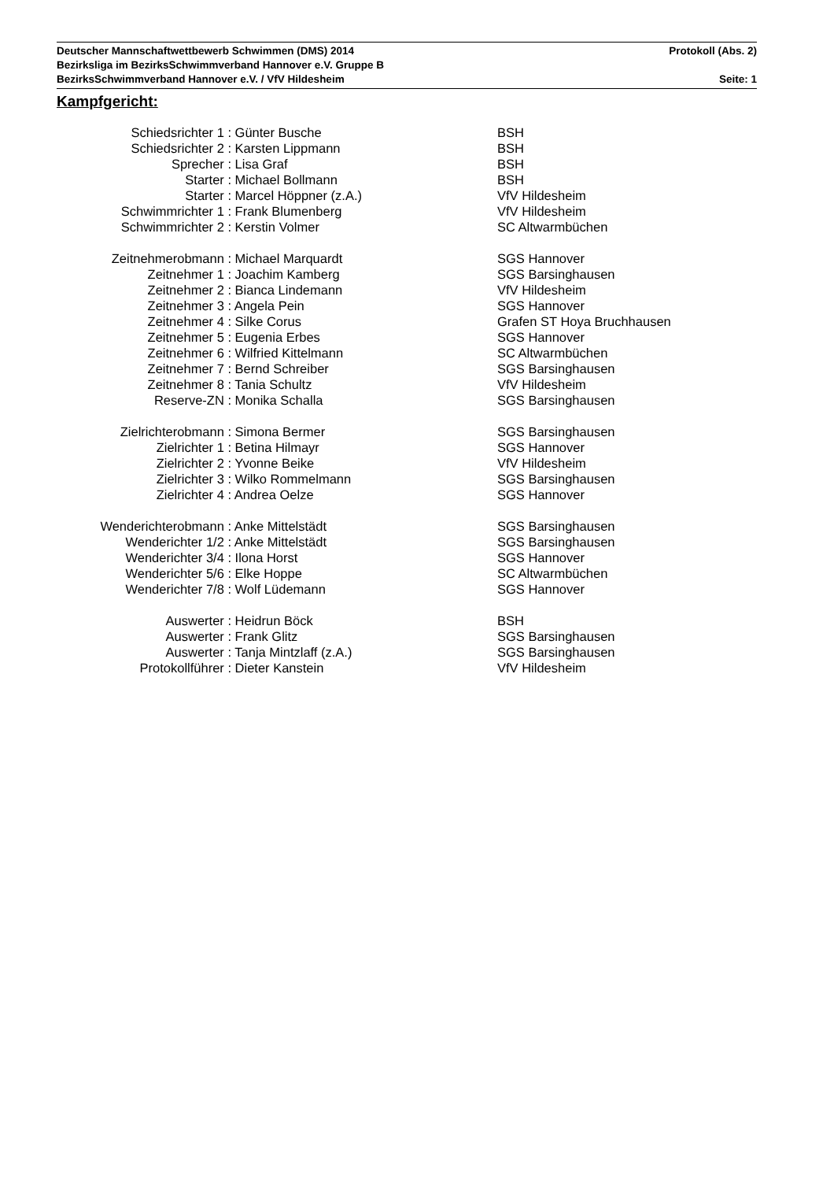Deutscher Mannschaftwettbewerb Schwimmen (DMS) 2014 Protokoll (Abs. 2)
Bezirksliga im BezirksSchwimmverband Hannover e.V. Gruppe B
BezirksSchwimmverband Hannover e.V. / VfV Hildesheim Seite: 1
Kampfgericht:
| Schiedsrichter 1 : | Günter Busche | BSH |
| Schiedsrichter 2 : | Karsten Lippmann | BSH |
| Sprecher : | Lisa Graf | BSH |
| Starter : | Michael Bollmann | BSH |
| Starter : | Marcel Höppner (z.A.) | VfV Hildesheim |
| Schwimmrichter 1 : | Frank Blumenberg | VfV Hildesheim |
| Schwimmrichter 2 : | Kerstin Volmer | SC Altwarmbüchen |
| Zeitnehmerobmann : | Michael Marquardt | SGS Hannover |
| Zeitnehmer 1 : | Joachim Kamberg | SGS Barsinghausen |
| Zeitnehmer 2 : | Bianca Lindemann | VfV Hildesheim |
| Zeitnehmer 3 : | Angela Pein | SGS Hannover |
| Zeitnehmer 4 : | Silke Corus | Grafen ST Hoya Bruchhausen |
| Zeitnehmer 5 : | Eugenia Erbes | SGS Hannover |
| Zeitnehmer 6 : | Wilfried Kittelmann | SC Altwarmbüchen |
| Zeitnehmer 7 : | Bernd Schreiber | SGS Barsinghausen |
| Zeitnehmer 8 : | Tania Schultz | VfV Hildesheim |
| Reserve-ZN : | Monika Schalla | SGS Barsinghausen |
| Zielrichterobmann : | Simona Bermer | SGS Barsinghausen |
| Zielrichter 1 : | Betina Hilmayr | SGS Hannover |
| Zielrichter 2 : | Yvonne Beike | VfV Hildesheim |
| Zielrichter 3 : | Wilko Rommelmann | SGS Barsinghausen |
| Zielrichter 4 : | Andrea Oelze | SGS Hannover |
| Wenderichterobmann : | Anke Mittelstädt | SGS Barsinghausen |
| Wenderichter 1/2 : | Anke Mittelstädt | SGS Barsinghausen |
| Wenderichter 3/4 : | Ilona Horst | SGS Hannover |
| Wenderichter 5/6 : | Elke Hoppe | SC Altwarmbüchen |
| Wenderichter 7/8 : | Wolf Lüdemann | SGS Hannover |
| Auswerter : | Heidrun Böck | BSH |
| Auswerter : | Frank Glitz | SGS Barsinghausen |
| Auswerter : | Tanja Mintzlaff (z.A.) | SGS Barsinghausen |
| Protokollführer : | Dieter Kanstein | VfV Hildesheim |